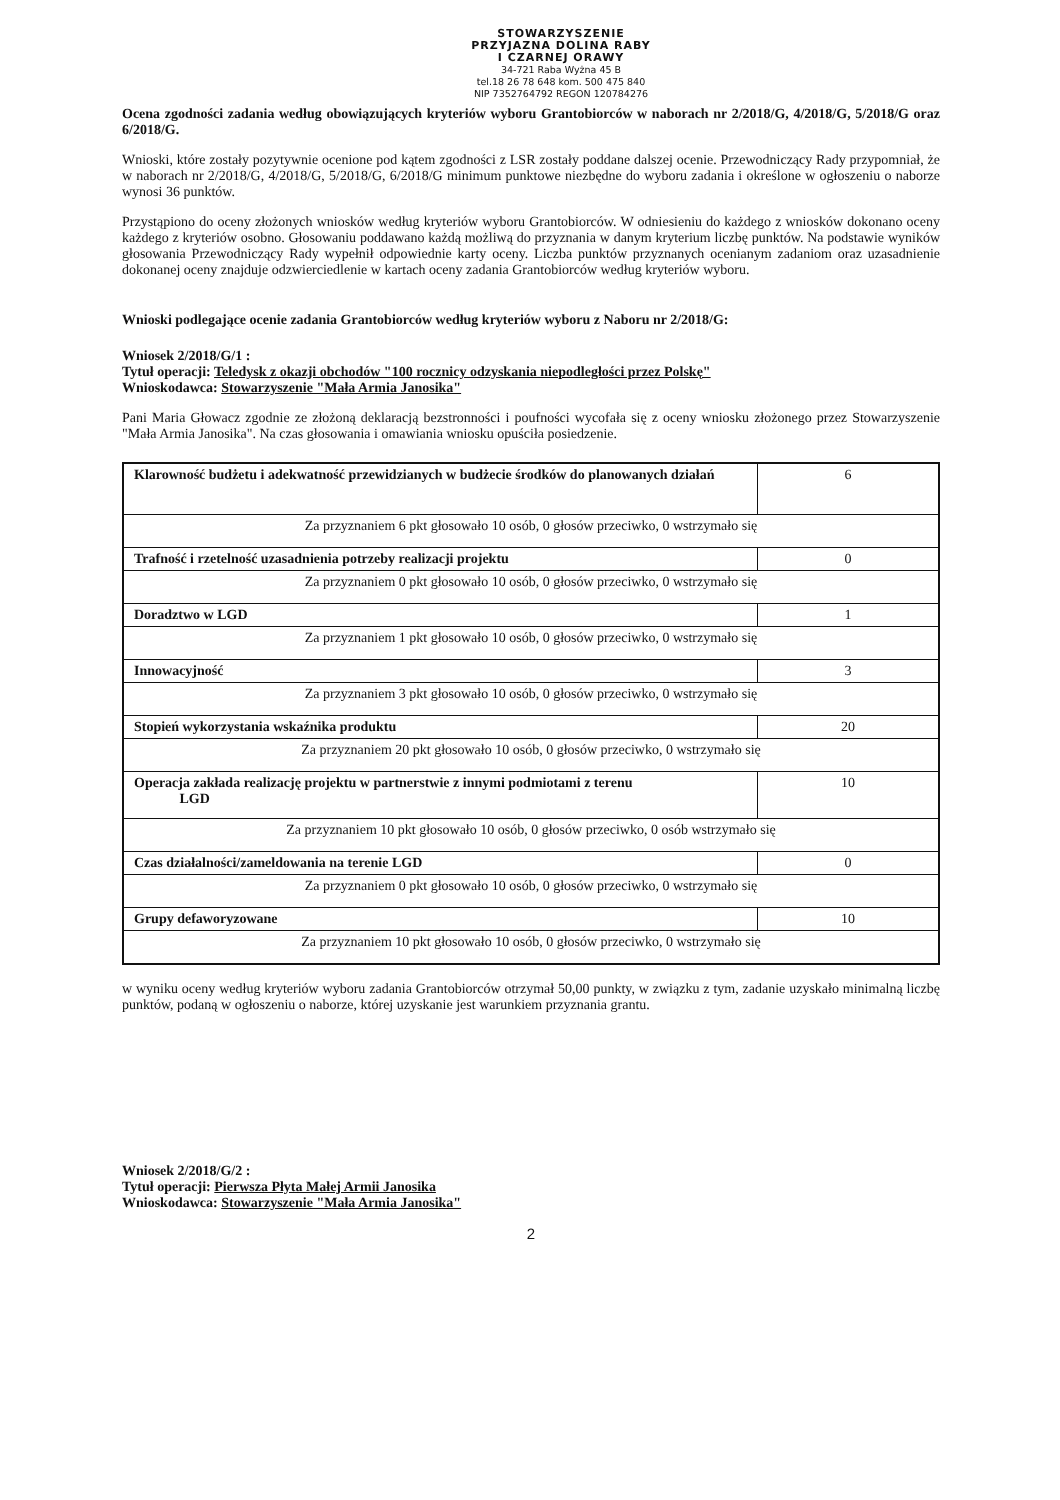STOWARZYSZENIE
PRZYJAZNA DOLINA RABY
I CZARNEJ ORAWY
34-721 Raba Wyżna 45 B
tel.18 26 78 648 kom. 500 475 840
NIP 7352764792 REGON 120784276
Ocena zgodności zadania według obowiązujących kryteriów wyboru Grantobiorców w naborach nr 2/2018/G, 4/2018/G, 5/2018/G oraz 6/2018/G.
Wnioski, które zostały pozytywnie ocenione pod kątem zgodności z LSR zostały poddane dalszej ocenie. Przewodniczący Rady przypomniał, że w naborach nr 2/2018/G, 4/2018/G, 5/2018/G, 6/2018/G minimum punktowe niezbędne do wyboru zadania i określone w ogłoszeniu o naborze wynosi 36 punktów.
Przystąpiono do oceny złożonych wniosków według kryteriów wyboru Grantobiorców. W odniesieniu do każdego z wniosków dokonano oceny każdego z kryteriów osobno. Głosowaniu poddawano każdą możliwą do przyznania w danym kryterium liczbę punktów. Na podstawie wyników głosowania Przewodniczący Rady wypełnił odpowiednie karty oceny. Liczba punktów przyznanych ocenianym zadaniom oraz uzasadnienie dokonanej oceny znajduje odzwierciedlenie w kartach oceny zadania Grantobiorców według kryteriów wyboru.
Wnioski podlegające ocenie zadania Grantobiorców według kryteriów wyboru z Naboru nr 2/2018/G:
Wniosek 2/2018/G/1 :
Tytuł operacji: Teledysk z okazji obchodów "100 rocznicy odzyskania niepodległości przez Polskę"
Wnioskodawca: Stowarzyszenie "Mała Armia Janosika"
Pani Maria Głowacz zgodnie ze złożoną deklaracją bezstronności i poufności wycofała się z oceny wniosku złożonego przez Stowarzyszenie "Mała Armia Janosika". Na czas głosowania i omawiania wniosku opuściła posiedzenie.
| Klarowność budżetu i adekwatność przewidzianych w budżecie środków do planowanych działań | 6 |
| Za przyznaniem 6 pkt głosowało 10 osób, 0 głosów przeciwko, 0 wstrzymało się | |
| Trafność i rzetelność uzasadnienia potrzeby realizacji projektu | 0 |
| Za przyznaniem 0 pkt głosowało 10 osób, 0 głosów przeciwko, 0 wstrzymało się | |
| Doradztwo w LGD | 1 |
| Za przyznaniem 1 pkt głosowało 10 osób, 0 głosów przeciwko, 0 wstrzymało się | |
| Innowacyjność | 3 |
| Za przyznaniem 3 pkt głosowało 10 osób, 0 głosów przeciwko, 0 wstrzymało się | |
| Stopień wykorzystania wskaźnika produktu | 20 |
| Za przyznaniem 20 pkt głosowało 10 osób, 0 głosów przeciwko, 0 wstrzymało się | |
| Operacja zakłada realizację projektu w partnerstwie z innymi podmiotami z terenu LGD | 10 |
| Za przyznaniem 10 pkt głosowało 10 osób, 0 głosów przeciwko, 0 osób wstrzymało się | |
| Czas działalności/zameldowania na terenie LGD | 0 |
| Za przyznaniem 0 pkt głosowało 10 osób, 0 głosów przeciwko, 0 wstrzymało się | |
| Grupy defaworyzowane | 10 |
| Za przyznaniem 10 pkt głosowało 10 osób, 0 głosów przeciwko, 0 wstrzymało się | |
w wyniku oceny według kryteriów wyboru zadania Grantobiorców otrzymał 50,00 punkty, w związku z tym, zadanie uzyskało minimalną liczbę punktów, podaną w ogłoszeniu o naborze, której uzyskanie jest warunkiem przyznania grantu.
Wniosek 2/2018/G/2 :
Tytuł operacji: Pierwsza Płyta Małej Armii Janosika
Wnioskodawca: Stowarzyszenie "Mała Armia Janosika"
2